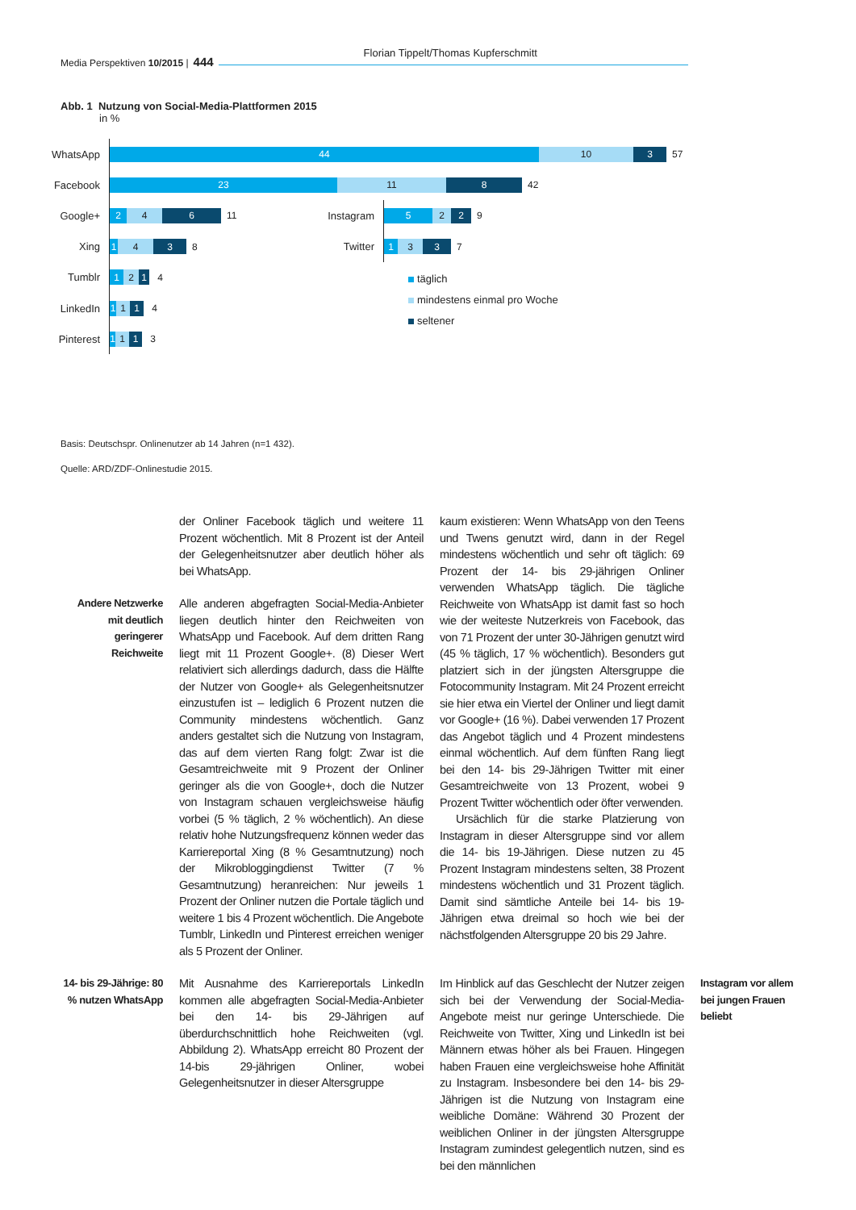Media Perspektiven 10/2015 | 444
Florian Tippelt/Thomas Kupferschmitt
Abb. 1 Nutzung von Social-Media-Plattformen 2015
in %
WhatsApp
44 10 3
57
Facebook
23 11 8
42
Google+
2 4 6
11
Instagram
5 2 2
9
Xing
1 4 3
8
Twitter
1 3 3
7
Tumblr
1 2 1
4
LinkedIn
1 1 1
4
Pinterest
1
1 1
3
täglich
mindestens einmal pro Woche
seltener
Basis: Deutschspr. Onlinenutzer ab 14 Jahren (n=1 432).
Quelle: ARD/ZDF-Onlinestudie 2015.
Andere Netzwerke mit deutlich geringerer Reichweite
der Onliner Facebook täglich und weitere 11 Prozent wöchentlich. Mit 8 Prozent ist der Anteil der Gelegenheitsnutzer aber deutlich höher als bei WhatsApp.
Alle anderen abgefragten Social-Media-Anbieter liegen deutlich hinter den Reichweiten von WhatsApp und Facebook. Auf dem dritten Rang liegt mit 11 Prozent Google+. (8) Dieser Wert relativiert sich allerdings dadurch, dass die Hälfte der Nutzer von Google+ als Gelegenheitsnutzer einzustufen ist – lediglich 6 Prozent nutzen die Community mindestens wöchentlich. Ganz anders gestaltet sich die Nutzung von Instagram, das auf dem vierten Rang folgt: Zwar ist die Gesamtreichweite mit 9 Prozent der Onliner geringer als die von Google+, doch die Nutzer von Instagram schauen vergleichsweise häufig vorbei (5 % täglich, 2 % wöchentlich). An diese relativ hohe Nutzungsfrequenz können weder das Karriereportal Xing (8 % Gesamtnutzung) noch der Mikrobloggingdienst Twitter (7 % Gesamtnutzung) heranreichen: Nur jeweils 1 Prozent der Onliner nutzen die Portale täglich und weitere 1 bis 4 Prozent wöchentlich. Die Angebote Tumblr, LinkedIn und Pinterest erreichen weniger als 5 Prozent der Onliner.
kaum existieren: Wenn WhatsApp von den Teens und Twens genutzt wird, dann in der Regel mindestens wöchentlich und sehr oft täglich: 69 Prozent der 14- bis 29-jährigen Onliner verwenden WhatsApp täglich. Die tägliche Reichweite von WhatsApp ist damit fast so hoch wie der weiteste Nutzerkreis von Facebook, das von 71 Prozent der unter 30-Jährigen genutzt wird (45 % täglich, 17 % wöchentlich). Besonders gut platziert sich in der jüngsten Altersgruppe die Fotocommunity Instagram. Mit 24 Prozent erreicht sie hier etwa ein Viertel der Onliner und liegt damit vor Google+ (16 %). Dabei verwenden 17 Prozent das Angebot täglich und 4 Prozent mindestens einmal wöchentlich. Auf dem fünften Rang liegt bei den 14- bis 29-Jährigen Twitter mit einer Gesamtreichweite von 13 Prozent, wobei 9 Prozent Twitter wöchentlich oder öfter verwenden.
Ursächlich für die starke Platzierung von Instagram in dieser Altersgruppe sind vor allem die 14- bis 19-Jährigen. Diese nutzen zu 45 Prozent Instagram mindestens selten, 38 Prozent mindestens wöchentlich und 31 Prozent täglich. Damit sind sämtliche Anteile bei 14- bis 19-Jährigen etwa dreimal so hoch wie bei der nächstfolgenden Altersgruppe 20 bis 29 Jahre.
14- bis 29-Jährige: 80 % nutzen WhatsApp
Mit Ausnahme des Karriereportals LinkedIn kommen alle abgefragten Social-Media-Anbieter bei den 14- bis 29-Jährigen auf überdurchschnittlich hohe Reichweiten (vgl. Abbildung 2). WhatsApp erreicht 80 Prozent der 14-bis 29-jährigen Onliner, wobei Gelegenheitsnutzer in dieser Altersgruppe
Im Hinblick auf das Geschlecht der Nutzer zeigen sich bei der Verwendung der Social-Media-Angebote meist nur geringe Unterschiede. Die Reichweite von Twitter, Xing und LinkedIn ist bei Männern etwas höher als bei Frauen. Hingegen haben Frauen eine vergleichsweise hohe Affinität zu Instagram. Insbesondere bei den 14- bis 29-Jährigen ist die Nutzung von Instagram eine weibliche Domäne: Während 30 Prozent der weiblichen Onliner in der jüngsten Altersgruppe Instagram zumindest gelegentlich nutzen, sind es bei den männlichen
Instagram vor allem bei jungen Frauen beliebt